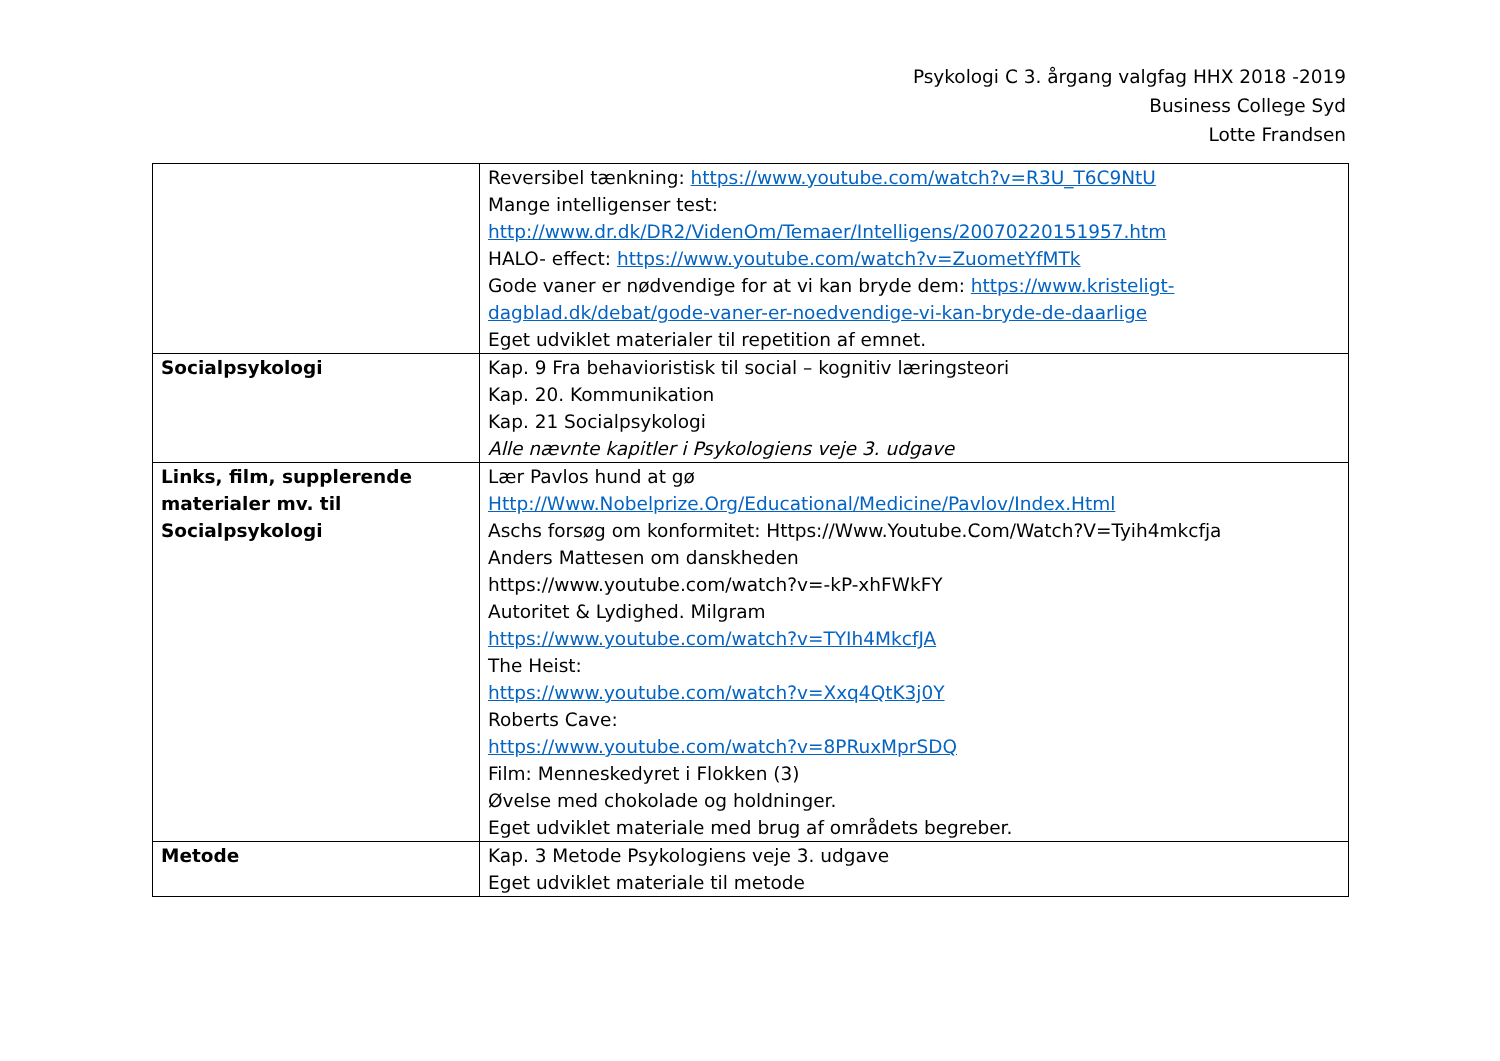Psykologi C 3. årgang valgfag HHX 2018 -2019
Business College Syd
Lotte Frandsen
| | Reversibel tænkning: https://www.youtube.com/watch?v=R3U_T6C9NtU Mange intelligenser test: http://www.dr.dk/DR2/VidenOm/Temaer/Intelligens/20070220151957.htm HALO- effect: https://www.youtube.com/watch?v=ZuometYfMTk Gode vaner er nødvendige for at vi kan bryde dem: https://www.kristeligt-dagblad.dk/debat/gode-vaner-er-noedvendige-vi-kan-bryde-de-daarlige Eget udviklet materialer til repetition af emnet. |
| Socialpsykologi | Kap. 9 Fra behavioristisk til social – kognitiv læringsteori Kap. 20. Kommunikation Kap. 21 Socialpsykologi Alle nævnte kapitler i Psykologiens veje 3. udgave |
| Links, film, supplerende materialer mv. til Socialpsykologi | Lær Pavlos hund at gø Http://Www.Nobelprize.Org/Educational/Medicine/Pavlov/Index.Html Aschs forsøg om konformitet: Https://Www.Youtube.Com/Watch?V=Tyih4mkcfja Anders Mattesen om danskheden https://www.youtube.com/watch?v=-kP-xhFWkFY Autoritet & Lydighed. Milgram https://www.youtube.com/watch?v=TYIh4MkcfJA The Heist: https://www.youtube.com/watch?v=Xxq4QtK3j0Y Roberts Cave: https://www.youtube.com/watch?v=8PRuxMprSDQ Film: Menneskedyret i Flokken (3) Øvelse med chokolade og holdninger. Eget udviklet materiale med brug af områdets begreber. |
| Metode | Kap. 3 Metode Psykologiens veje 3. udgave Eget udviklet materiale til metode |